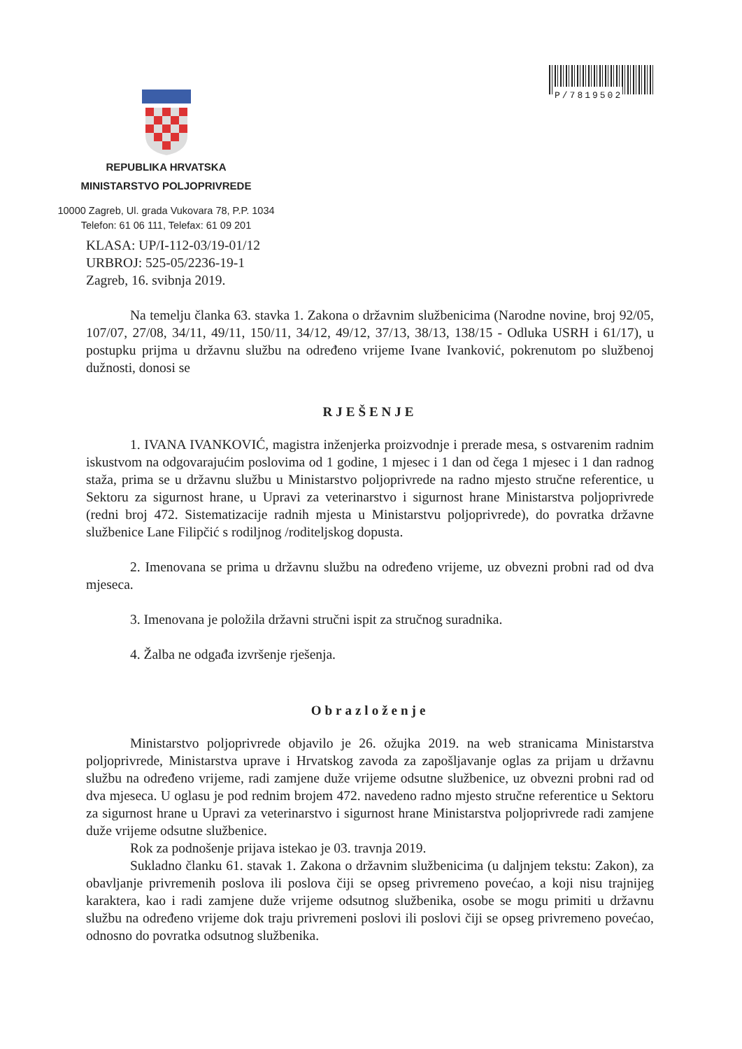P/7819502
REPUBLIKA HRVATSKA
MINISTARSTVO POLJOPRIVREDE
10000 Zagreb, Ul. grada Vukovara 78, P.P. 1034
Telefon: 61 06 111, Telefax: 61 09 201
KLASA: UP/I-112-03/19-01/12
URBROJ: 525-05/2236-19-1
Zagreb, 16. svibnja 2019.
Na temelju članka 63. stavka 1. Zakona o državnim službenicima (Narodne novine, broj 92/05, 107/07, 27/08, 34/11, 49/11, 150/11, 34/12, 49/12, 37/13, 38/13, 138/15 - Odluka USRH i 61/17), u postupku prijma u državnu službu na određeno vrijeme Ivane Ivanković, pokrenutom po službenoj dužnosti, donosi se
RJEŠENJE
1. IVANA IVANKOVIĆ, magistra inženjerka proizvodnje i prerade mesa, s ostvarenim radnim iskustvom na odgovarajućim poslovima od 1 godine, 1 mjesec i 1 dan od čega 1 mjesec i 1 dan radnog staža, prima se u državnu službu u Ministarstvo poljoprivrede na radno mjesto stručne referentice, u Sektoru za sigurnost hrane, u Upravi za veterinarstvo i sigurnost hrane Ministarstva poljoprivrede (redni broj 472. Sistematizacije radnih mjesta u Ministarstvu poljoprivrede), do povratka državne službenice Lane Filipčić s rodiljnog /roditeljskog dopusta.
2. Imenovana se prima u državnu službu na određeno vrijeme, uz obvezni probni rad od dva mjeseca.
3. Imenovana je položila državni stručni ispit za stručnog suradnika.
4. Žalba ne odgađa izvršenje rješenja.
Obrazloženje
Ministarstvo poljoprivrede objavilo je 26. ožujka 2019. na web stranicama Ministarstva poljoprivrede, Ministarstva uprave i Hrvatskog zavoda za zapošljavanje oglas za prijam u državnu službu na određeno vrijeme, radi zamjene duže vrijeme odsutne službenice, uz obvezni probni rad od dva mjeseca. U oglasu je pod rednim brojem 472. navedeno radno mjesto stručne referentice u Sektoru za sigurnost hrane u Upravi za veterinarstvo i sigurnost hrane Ministarstva poljoprivrede radi zamjene duže vrijeme odsutne službenice.
Rok za podnošenje prijava istekao je 03. travnja 2019.
Sukladno članku 61. stavak 1. Zakona o državnim službenicima (u daljnjem tekstu: Zakon), za obavljanje privremenih poslova ili poslova čiji se opseg privremeno povećao, a koji nisu trajnijeg karaktera, kao i radi zamjene duže vrijeme odsutnog službenika, osobe se mogu primiti u državnu službu na određeno vrijeme dok traju privremeni poslovi ili poslovi čiji se opseg privremeno povećao, odnosno do povratka odsutnog službenika.